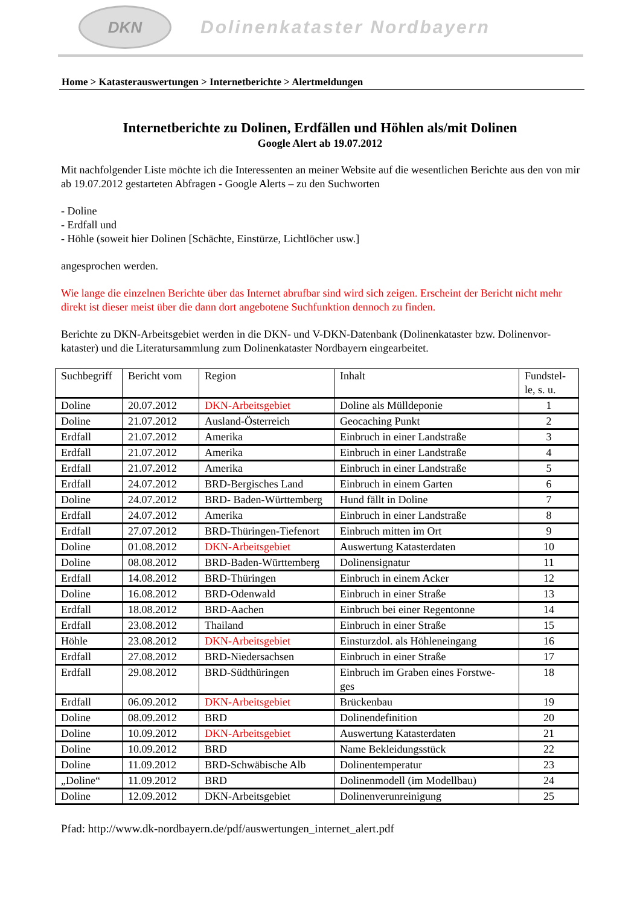DKN
Dolinenkataster Nordbayern
Home > Katasterauswertungen > Internetberichte > Alertmeldungen
Internetberichte zu Dolinen, Erdfällen und Höhlen als/mit Dolinen
Google Alert ab 19.07.2012
Mit nachfolgender Liste möchte ich die Interessenten an meiner Website auf die wesentlichen Berichte aus den von mir ab 19.07.2012 gestarteten Abfragen - Google Alerts – zu den Suchworten
- Doline
- Erdfall und
- Höhle (soweit hier Dolinen [Schächte, Einstürze, Lichtlöcher usw.]
angesprochen werden.
Wie lange die einzelnen Berichte über das Internet abrufbar sind wird sich zeigen. Erscheint der Bericht nicht mehr direkt ist dieser meist über die dann dort angebotene Suchfunktion dennoch zu finden.
Berichte zu DKN-Arbeitsgebiet werden in die DKN- und V-DKN-Datenbank (Dolinenkataster bzw. Dolinenvor-kataster) und die Literatursammlung zum Dolinenkataster Nordbayern eingearbeitet.
| Suchbegriff | Bericht vom | Region | Inhalt | Fundstel- le, s. u. |
| --- | --- | --- | --- | --- |
| Doline | 20.07.2012 | DKN-Arbeitsgebiet | Doline als Mülldeponie | 1 |
| Doline | 21.07.2012 | Ausland-Österreich | Geocaching Punkt | 2 |
| Erdfall | 21.07.2012 | Amerika | Einbruch in einer Landstraße | 3 |
| Erdfall | 21.07.2012 | Amerika | Einbruch in einer Landstraße | 4 |
| Erdfall | 21.07.2012 | Amerika | Einbruch in einer Landstraße | 5 |
| Erdfall | 24.07.2012 | BRD-Bergisches Land | Einbruch in einem Garten | 6 |
| Doline | 24.07.2012 | BRD- Baden-Württemberg | Hund fällt in Doline | 7 |
| Erdfall | 24.07.2012 | Amerika | Einbruch in einer Landstraße | 8 |
| Erdfall | 27.07.2012 | BRD-Thüringen-Tiefenort | Einbruch mitten im Ort | 9 |
| Doline | 01.08.2012 | DKN-Arbeitsgebiet | Auswertung Katasterdaten | 10 |
| Doline | 08.08.2012 | BRD-Baden-Württemberg | Dolinensignatur | 11 |
| Erdfall | 14.08.2012 | BRD-Thüringen | Einbruch in einem Acker | 12 |
| Doline | 16.08.2012 | BRD-Odenwald | Einbruch in einer Straße | 13 |
| Erdfall | 18.08.2012 | BRD-Aachen | Einbruch bei einer Regentonne | 14 |
| Erdfall | 23.08.2012 | Thailand | Einbruch in einer Straße | 15 |
| Höhle | 23.08.2012 | DKN-Arbeitsgebiet | Einsturzdol. als Höhleneingang | 16 |
| Erdfall | 27.08.2012 | BRD-Niedersachsen | Einbruch in einer Straße | 17 |
| Erdfall | 29.08.2012 | BRD-Südthüringen | Einbruch im Graben eines Forstwe- ges | 18 |
| Erdfall | 06.09.2012 | DKN-Arbeitsgebiet | Brückenbau | 19 |
| Doline | 08.09.2012 | BRD | Dolinendefinition | 20 |
| Doline | 10.09.2012 | DKN-Arbeitsgebiet | Auswertung Katasterdaten | 21 |
| Doline | 10.09.2012 | BRD | Name Bekleidungsstück | 22 |
| Doline | 11.09.2012 | BRD-Schwäbische Alb | Dolinentemperatur | 23 |
| „Doline“ | 11.09.2012 | BRD | Dolinenmodell (im Modellbau) | 24 |
| Doline | 12.09.2012 | DKN-Arbeitsgebiet | Dolinenverunreinigung | 25 |
Pfad: http://www.dk-nordbayern.de/pdf/auswertungen_internet_alert.pdf